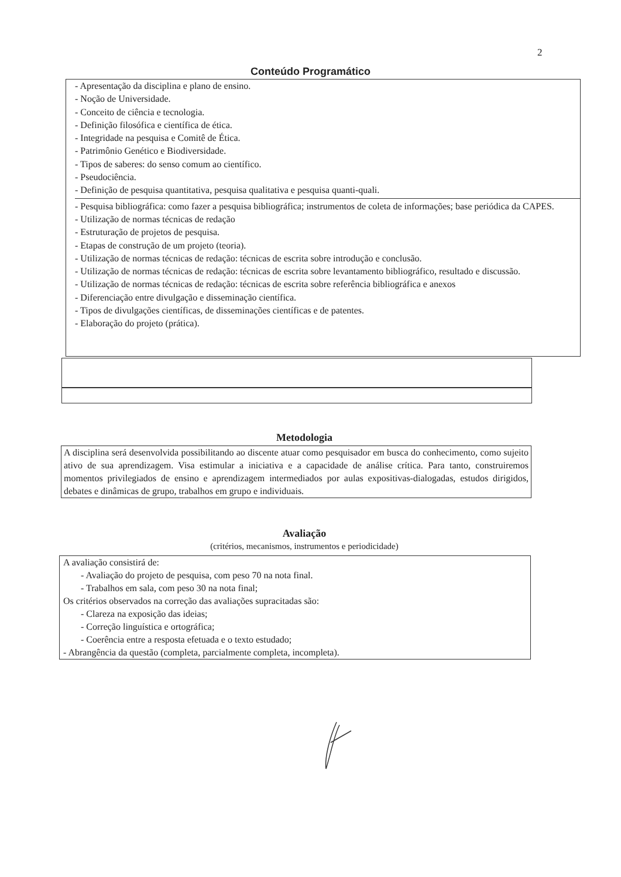2
Conteúdo Programático
- Apresentação da disciplina e plano de ensino.
- Noção de Universidade.
- Conceito de ciência e tecnologia.
- Definição filosófica e científica de ética.
- Integridade na pesquisa e Comitê de Ética.
- Patrimônio Genético e Biodiversidade.
- Tipos de saberes: do senso comum ao científico.
- Pseudociência.
- Definição de pesquisa quantitativa, pesquisa qualitativa e pesquisa quanti-quali.
- Pesquisa bibliográfica: como fazer a pesquisa bibliográfica; instrumentos de coleta de informações; base periódica da CAPES.
- Utilização de normas técnicas de redação
- Estruturação de projetos de pesquisa.
- Etapas de construção de um projeto (teoria).
- Utilização de normas técnicas de redação: técnicas de escrita sobre introdução e conclusão.
- Utilização de normas técnicas de redação: técnicas de escrita sobre levantamento bibliográfico, resultado e discussão.
- Utilização de normas técnicas de redação: técnicas de escrita sobre referência bibliográfica e anexos
- Diferenciação entre divulgação e disseminação científica.
- Tipos de divulgações científicas, de disseminações científicas e de patentes.
- Elaboração do projeto (prática).
Metodologia
A disciplina será desenvolvida possibilitando ao discente atuar como pesquisador em busca do conhecimento, como sujeito ativo de sua aprendizagem. Visa estimular a iniciativa e a capacidade de análise crítica. Para tanto, construiremos momentos privilegiados de ensino e aprendizagem intermediados por aulas expositivas-dialogadas, estudos dirigidos, debates e dinâmicas de grupo, trabalhos em grupo e individuais.
Avaliação
(critérios, mecanismos, instrumentos e periodicidade)
A avaliação consistirá de:
- Avaliação do projeto de pesquisa, com peso 70 na nota final.
- Trabalhos em sala, com peso 30 na nota final;
Os critérios observados na correção das avaliações supracitadas são:
- Clareza na exposição das ideias;
- Correção linguística e ortográfica;
- Coerência entre a resposta efetuada e o texto estudado;
- Abrangência da questão (completa, parcialmente completa, incompleta).